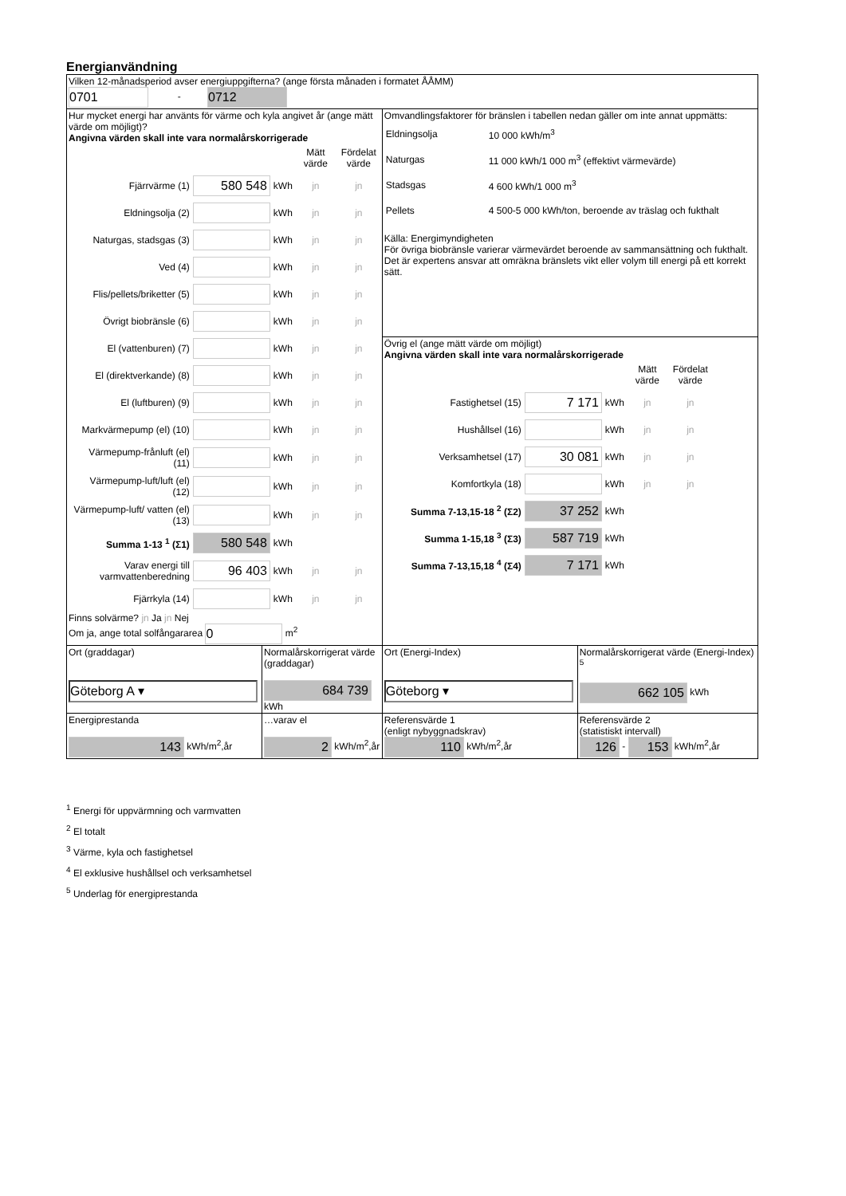Energianvändning
| Vilken 12-månadsperiod avser energiuppgifterna? (ange första månaden i formatet ÅÅMM) 0701 - 0712 | | | |
| Hur mycket energi har använts för värme och kyla angivet år (ange mätt värde om möjligt)? Angivna värden skall inte vara normalårskorrigerade / / / / Mätt värde / Fördelat värde / / Fjärrvärme (1) / 580 548 / kWh / jn / jn / / Eldningsolja (2) / / kWh / jn / jn / / Naturgas, stadsgas (3) / / kWh / jn / jn / / Ved (4) / / kWh / jn / jn / / Flis/pellets/briketter (5) / / kWh / jn / jn / / Övrigt biobränsle (6) / / kWh / jn / jn / / El (vattenburen) (7) / / kWh / jn / jn / / El (direktverkande) (8) / / kWh / jn / jn / / El (luftburen) (9) / / kWh / jn / jn / / Markvärmepump (el) (10) / / kWh / jn / jn / / Värmepump-frånluft (el) (11) / / kWh / jn / jn / / Värmepump-luft/luft (el) (12) / / kWh / jn / jn / / Värmepump-luft/ vatten (el) (13) / / kWh / jn / jn / / Summa 1-13 <sup>1</sup> (Σ1) / 580 548 / kWh / / / / Varav energi till varmvattenberedning / 96 403 / kWh / jn / jn / / Fjärrkyla (14) / / kWh / jn / jn / Finns solvärme? jn Ja jn Nej Om ja, ange total solfångararea 0 m<sup>2</sup> | | Omvandlingsfaktorer för bränslen i tabellen nedan gäller om inte annat uppmätts: / Eldningsolja / 10 000 kWh/m<sup>3</sup> / / Naturgas / 11 000 kWh/1 000 m<sup>3</sup> (effektivt värmevärde) / / Stadsgas / 4 600 kWh/1 000 m<sup>3</sup> / / Pellets / 4 500-5 000 kWh/ton, beroende av träslag och fukthalt / Källa: Energimyndigheten För övriga biobränsle varierar värmevärdet beroende av sammansättning och fukthalt. Det är expertens ansvar att omräkna bränslets vikt eller volym till energi på ett korrekt sätt. | |
| | | Övrig el (ange mätt värde om möjligt) Angivna värden skall inte vara normalårskorrigerade / / / / Mätt värde / Fördelat värde / / Fastighetsel (15) / 7 171 / kWh / jn / jn / / Hushållsel (16) / / kWh / jn / jn / / Verksamhetsel (17) / 30 081 / kWh / jn / jn / / Komfortkyla (18) / / kWh / jn / jn / / Summa 7-13,15-18 <sup>2</sup> (Σ2) / 37 252 / kWh / / / / Summa 1-15,18 <sup>3</sup> (Σ3) / 587 719 / kWh / / / / Summa 7-13,15,18 <sup>4</sup> (Σ4) / 7 171 / kWh / / / | |
| Ort (graddagar) Göteborg A ▾ | Normalårskorrigerat värde (graddagar) 684 739 kWh | Ort (Energi-Index) Göteborg ▾ | Normalårskorrigerat värde (Energi-Index) <sup>5</sup> 662 105 kWh |
| Energiprestanda 143 kWh/m<sup>2</sup>,år | …varav el 2 kWh/m<sup>2</sup>,år | Referensvärde 1 (enligt nybyggnadskrav) 110 kWh/m<sup>2</sup>,år | Referensvärde 2 (statistiskt intervall) 126 - 153 kWh/m<sup>2</sup>,år |
<sup>1</sup> Energi för uppvärmning och varmvatten
<sup>2</sup> El totalt
<sup>3</sup> Värme, kyla och fastighetsel
<sup>4</sup> El exklusive hushållsel och verksamhetsel
<sup>5</sup> Underlag för energiprestanda